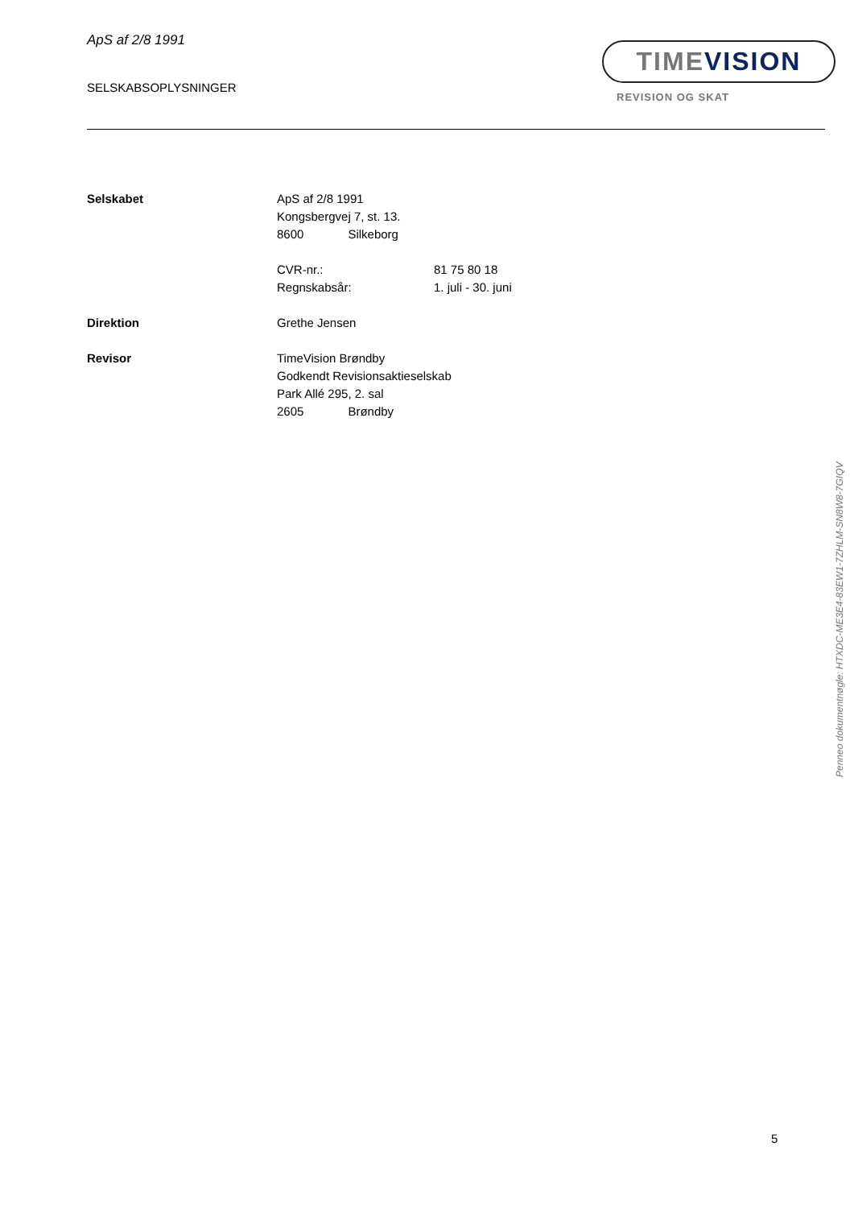ApS af 2/8 1991
SELSKABSOPLYSNINGER
TIMEVISION
REVISION OG SKAT
Selskabet ApS af 2/8 1991
Kongsbergvej 7, st. 13.
8600 Silkeborg
CVR-nr.: 81 75 80 18
Regnskabsår: 1. juli - 30. juni
Direktion Grethe Jensen
Revisor TimeVision Brøndby
Godkendt Revisionsaktieselskab
Park Allé 295, 2. sal
2605 Brøndby
Penneo dokumentnøgle: HTXDC-ME3E4-83EW1-7ZHLM-SN8W8-7GIQV
5